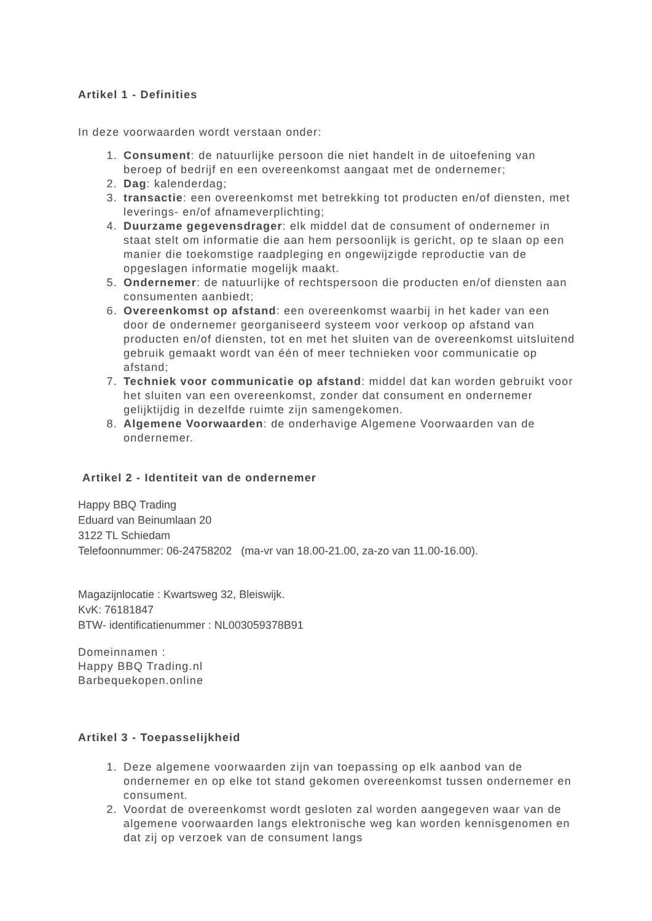Artikel 1 - Definities
In deze voorwaarden wordt verstaan onder:
1. Consument: de natuurlijke persoon die niet handelt in de uitoefening van beroep of bedrijf en een overeenkomst aangaat met de ondernemer;
2. Dag: kalenderdag;
3. transactie: een overeenkomst met betrekking tot producten en/of diensten, met leverings- en/of afnameverplichting;
4. Duurzame gegevensdrager: elk middel dat de consument of ondernemer in staat stelt om informatie die aan hem persoonlijk is gericht, op te slaan op een manier die toekomstige raadpleging en ongewijzigde reproductie van de opgeslagen informatie mogelijk maakt.
5. Ondernemer: de natuurlijke of rechtspersoon die producten en/of diensten aan consumenten aanbiedt;
6. Overeenkomst op afstand: een overeenkomst waarbij in het kader van een door de ondernemer georganiseerd systeem voor verkoop op afstand van producten en/of diensten, tot en met het sluiten van de overeenkomst uitsluitend gebruik gemaakt wordt van één of meer technieken voor communicatie op afstand;
7. Techniek voor communicatie op afstand: middel dat kan worden gebruikt voor het sluiten van een overeenkomst, zonder dat consument en ondernemer gelijktijdig in dezelfde ruimte zijn samengekomen.
8. Algemene Voorwaarden: de onderhavige Algemene Voorwaarden van de ondernemer.
Artikel 2 - Identiteit van de ondernemer
Happy BBQ Trading
Eduard van Beinumlaan 20
3122 TL Schiedam
Telefoonnummer: 06-24758202 (ma-vr van 18.00-21.00, za-zo van 11.00-16.00).
Magazijnlocatie : Kwartsweg 32, Bleiswijk.
KvK: 76181847
BTW- identificatienummer : NL003059378B91
Domeinnamen :
Happy BBQ Trading.nl
Barbequekopen.online
Artikel 3 - Toepasselijkheid
1. Deze algemene voorwaarden zijn van toepassing op elk aanbod van de ondernemer en op elke tot stand gekomen overeenkomst tussen ondernemer en consument.
2. Voordat de overeenkomst wordt gesloten zal worden aangegeven waar van de algemene voorwaarden langs elektronische weg kan worden kennisgenomen en dat zij op verzoek van de consument langs